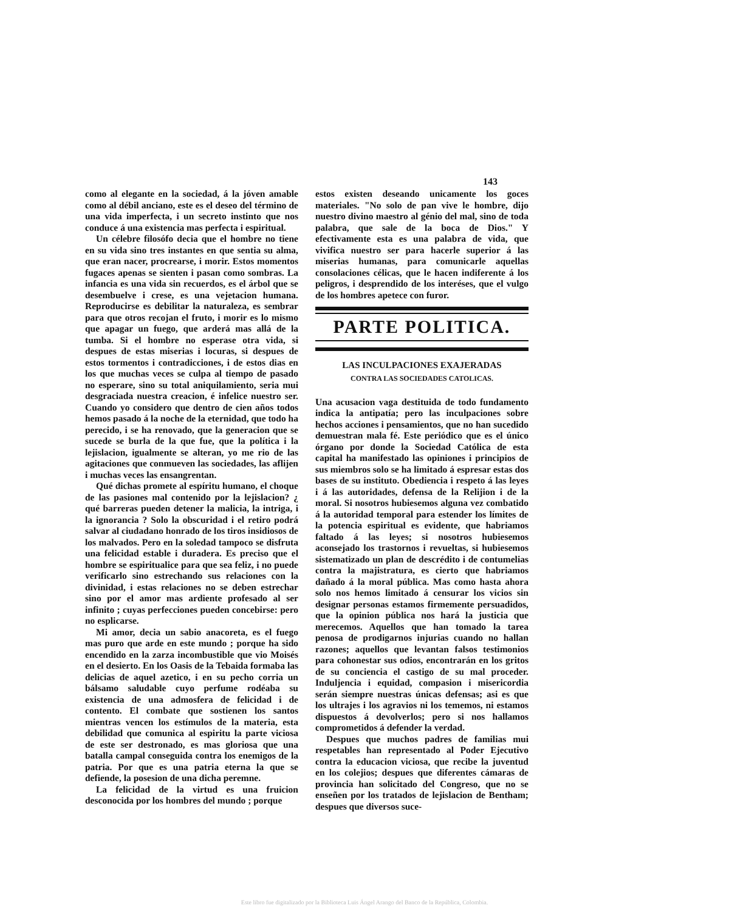143
como al elegante en la sociedad, á la jóven amable como al débil anciano, este es el deseo del término de una vida imperfecta, i un secreto instinto que nos conduce á una existencia mas perfecta i espiritual.
Un célebre filosófo decia que el hombre no tiene en su vida sino tres instantes en que sentia su alma, que eran nacer, procrearse, i morir. Estos momentos fugaces apenas se sienten i pasan como sombras. La infancia es una vida sin recuerdos, es el árbol que se desembuelve i crese, es una vejetacion humana. Reproducirse es debilitar la naturaleza, es sembrar para que otros recojan el fruto, i morir es lo mismo que apagar un fuego, que arderá mas allá de la tumba. Si el hombre no esperase otra vida, si despues de estas miserias i locuras, si despues de estos tormentos i contradicciones, i de estos dias en los que muchas veces se culpa al tiempo de pasado no esperare, sino su total aniquilamiento, seria mui desgraciada nuestra creacion, é infelice nuestro ser. Cuando yo considero que dentro de cien años todos hemos pasado á la noche de la eternidad, que todo ha perecido, i se ha renovado, que la generacion que se sucede se burla de la que fue, que la política i la lejislacion, igualmente se alteran, yo me rio de las agitaciones que conmueven las sociedades, las aflijen i muchas veces las ensangrentan.
Qué dichas promete al espíritu humano, el choque de las pasiones mal contenido por la lejislacion? ¿ qué barreras pueden detener la malicia, la intriga, i la ignorancia ? Solo la obscuridad i el retiro podrá salvar al ciudadano honrado de los tiros insidiosos de los malvados. Pero en la soledad tampoco se disfruta una felicidad estable i duradera. Es preciso que el hombre se espiritualice para que sea feliz, i no puede verificarlo sino estrechando sus relaciones con la divinidad, i estas relaciones no se deben estrechar sino por el amor mas ardiente profesado al ser infinito ; cuyas perfecciones pueden concebirse: pero no esplicarse.
Mi amor, decia un sabio anacoreta, es el fuego mas puro que arde en este mundo ; porque ha sido encendido en la zarza incombustible que vio Moisés en el desierto. En los Oasis de la Tebaida formaba las delicias de aquel azetico, i en su pecho corria un bálsamo saludable cuyo perfume rodéaba su existencia de una admosfera de felicidad i de contento. El combate que sostienen los santos mientras vencen los estímulos de la materia, esta debilidad que comunica al espiritu la parte viciosa de este ser destronado, es mas gloriosa que una batalla campal conseguida contra los enemigos de la patria. Por que es una patria eterna la que se defiende, la posesion de una dicha peremne.
La felicidad de la virtud es una fruicion desconocida por los hombres del mundo ; porque
estos existen deseando unicamente los goces materiales. "No solo de pan vive le hombre, dijo nuestro divino maestro al génio del mal, sino de toda palabra, que sale de la boca de Dios." Y efectivamente esta es una palabra de vida, que vivifica nuestro ser para hacerle superior á las miserias humanas, para comunicarle aquellas consolaciones célicas, que le hacen indiferente á los peligros, i desprendido de los interéses, que el vulgo de los hombres apetece con furor.
PARTE POLITICA.
LAS INCULPACIONES EXAJERADAS
CONTRA LAS SOCIEDADES CATOLICAS.
Una acusacion vaga destituida de todo fundamento indica la antipatía; pero las inculpaciones sobre hechos acciones i pensamientos, que no han sucedido demuestran mala fé. Este periódico que es el único órgano por donde la Sociedad Católica de esta capital ha manifestado las opiniones i principios de sus miembros solo se ha limitado á espresar estas dos bases de su instituto. Obediencia i respeto á las leyes i á las autoridades, defensa de la Relijion i de la moral. Si nosotros hubiesemos alguna vez combatido á la autoridad temporal para estender los límites de la potencia espiritual es evidente, que habriamos faltado á las leyes; si nosotros hubiesemos aconsejado los trastornos i revueltas, si hubiesemos sistematizado un plan de descrédito i de contumelias contra la majistratura, es cierto que habriamos dañado á la moral pública. Mas como hasta ahora solo nos hemos limitado á censurar los vicios sin designar personas estamos firmemente persuadidos, que la opinion pública nos hará la justicia que merecemos. Aquellos que han tomado la tarea penosa de prodigarnos injurias cuando no hallan razones; aquellos que levantan falsos testimonios para cohonestar sus odios, encontrarán en los gritos de su conciencia el castigo de su mal proceder. Induljencia i equidad, compasion i misericordia serán siempre nuestras únicas defensas; asi es que los ultrajes i los agravios ni los tememos, ni estamos dispuestos á devolverlos; pero si nos hallamos comprometidos á defender la verdad.
Despues que muchos padres de familias mui respetables han representado al Poder Ejecutivo contra la educacion viciosa, que recibe la juventud en los colejios; despues que diferentes cámaras de provincia han solicitado del Congreso, que no se enseñen por los tratados de lejislacion de Bentham; despues que diversos suce-
Este libro fue digitalizado por la Biblioteca Luis Ángel Arango del Banco de la República, Colombia.